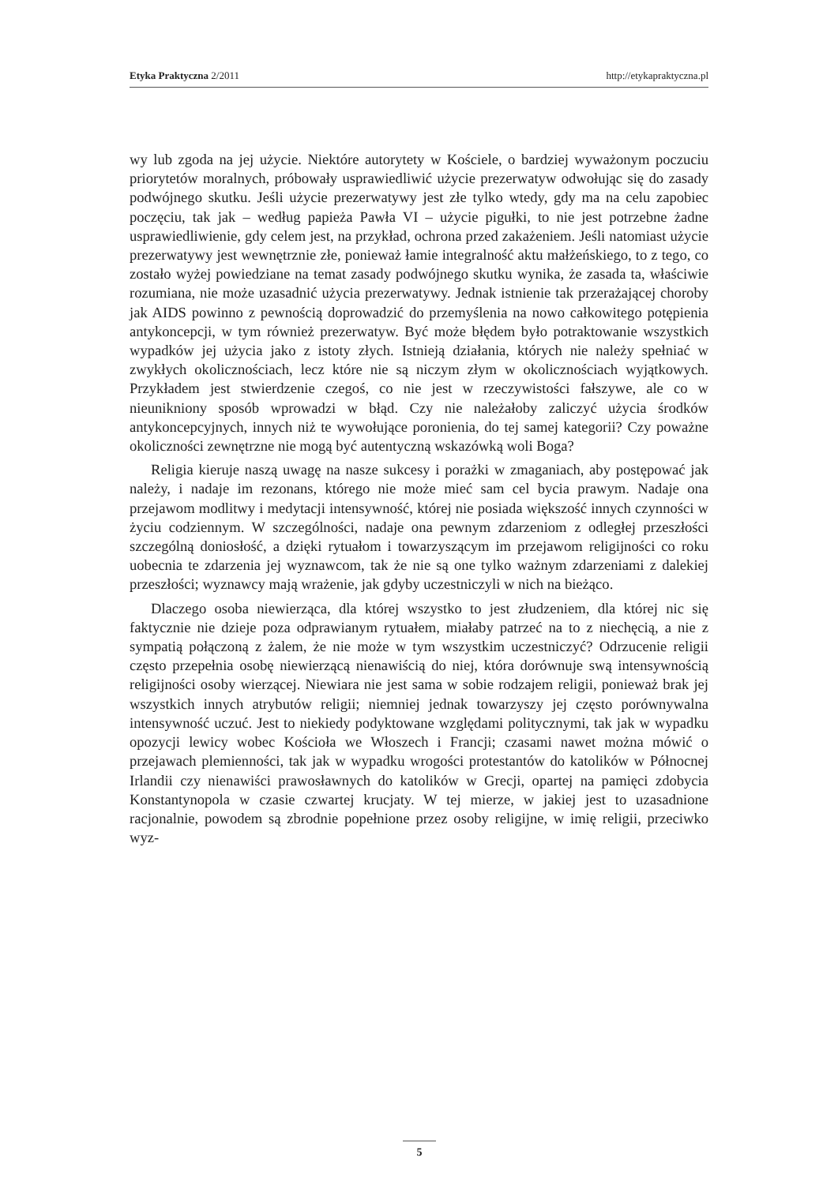Etyka Praktyczna 2/2011 http://etykapraktyczna.pl
wy lub zgoda na jej użycie. Niektóre autorytety w Kościele, o bardziej wyważonym poczuciu priorytetów moralnych, próbowały usprawiedliwić użycie prezerwatyw odwołując się do zasady podwójnego skutku. Jeśli użycie prezerwatywy jest złe tylko wtedy, gdy ma na celu zapobiec poczęciu, tak jak – według papieża Pawła VI – użycie pigułki, to nie jest potrzebne żadne usprawiedliwienie, gdy celem jest, na przykład, ochrona przed zakażeniem. Jeśli natomiast użycie prezerwatywy jest wewnętrznie złe, ponieważ łamie integralność aktu małżeńskiego, to z tego, co zostało wyżej powiedziane na temat zasady podwójnego skutku wynika, że zasada ta, właściwie rozumiana, nie może uzasadnić użycia prezerwatywy. Jednak istnienie tak przerażającej choroby jak AIDS powinno z pewnością doprowadzić do przemyślenia na nowo całkowitego potępienia antykoncepcji, w tym również prezerwatyw. Być może błędem było potraktowanie wszystkich wypadków jej użycia jako z istoty złych. Istnieją działania, których nie należy spełniać w zwykłych okolicznościach, lecz które nie są niczym złym w okolicznościach wyjątkowych. Przykładem jest stwierdzenie czegoś, co nie jest w rzeczywistości fałszywe, ale co w nieunikniony sposób wprowadzi w błąd. Czy nie należałoby zaliczyć użycia środków antykoncepcyjnych, innych niż te wywołujące poronienia, do tej samej kategorii? Czy poważne okoliczności zewnętrzne nie mogą być autentyczną wskazówką woli Boga?
Religia kieruje naszą uwagę na nasze sukcesy i porażki w zmaganiach, aby postępować jak należy, i nadaje im rezonans, którego nie może mieć sam cel bycia prawym. Nadaje ona przejawom modlitwy i medytacji intensywność, której nie posiada większość innych czynności w życiu codziennym. W szczególności, nadaje ona pewnym zdarzeniom z odległej przeszłości szczególną doniosłość, a dzięki rytuałom i towarzyszącym im przejawom religijności co roku uobecnia te zdarzenia jej wyznawcom, tak że nie są one tylko ważnym zdarzeniami z dalekiej przeszłości; wyznawcy mają wrażenie, jak gdyby uczestniczyli w nich na bieżąco.
Dlaczego osoba niewierząca, dla której wszystko to jest złudzeniem, dla której nic się faktycznie nie dzieje poza odprawianym rytuałem, miałaby patrzeć na to z niechęcią, a nie z sympatią połączoną z żalem, że nie może w tym wszystkim uczestniczyć? Odrzucenie religii często przepełnia osobę niewierzącą nienawiścią do niej, która dorównuje swą intensywnością religijności osoby wierzącej. Niewiara nie jest sama w sobie rodzajem religii, ponieważ brak jej wszystkich innych atrybutów religii; niemniej jednak towarzyszy jej często porównywalna intensywność uczuć. Jest to niekiedy podyktowane względami politycznymi, tak jak w wypadku opozycji lewicy wobec Kościoła we Włoszech i Francji; czasami nawet można mówić o przejawach plemienności, tak jak w wypadku wrogości protestantów do katolików w Północnej Irlandii czy nienawiści prawosławnych do katolików w Grecji, opartej na pamięci zdobycia Konstantynopola w czasie czwartej krucjaty. W tej mierze, w jakiej jest to uzasadnione racjonalnie, powodem są zbrodnie popełnione przez osoby religijne, w imię religii, przeciwko wyz-
5